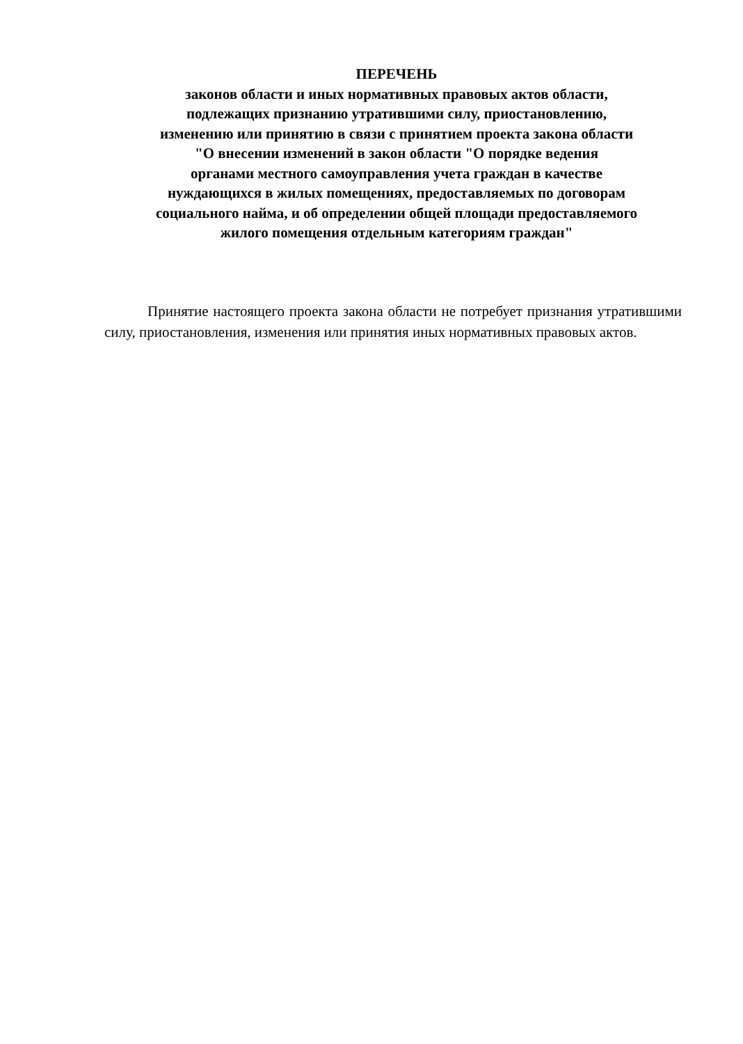ПЕРЕЧЕНЬ
законов области и иных нормативных правовых актов области,
подлежащих признанию утратившими силу, приостановлению,
изменению или принятию в связи с принятием проекта закона области
"О внесении изменений в закон области "О порядке ведения
органами местного самоуправления учета граждан в качестве
нуждающихся в жилых помещениях, предоставляемых по договорам
социального найма, и об определении общей площади предоставляемого
жилого помещения отдельным категориям граждан"
Принятие настоящего проекта закона области не потребует признания утратившими силу, приостановления, изменения или принятия иных нормативных правовых актов.